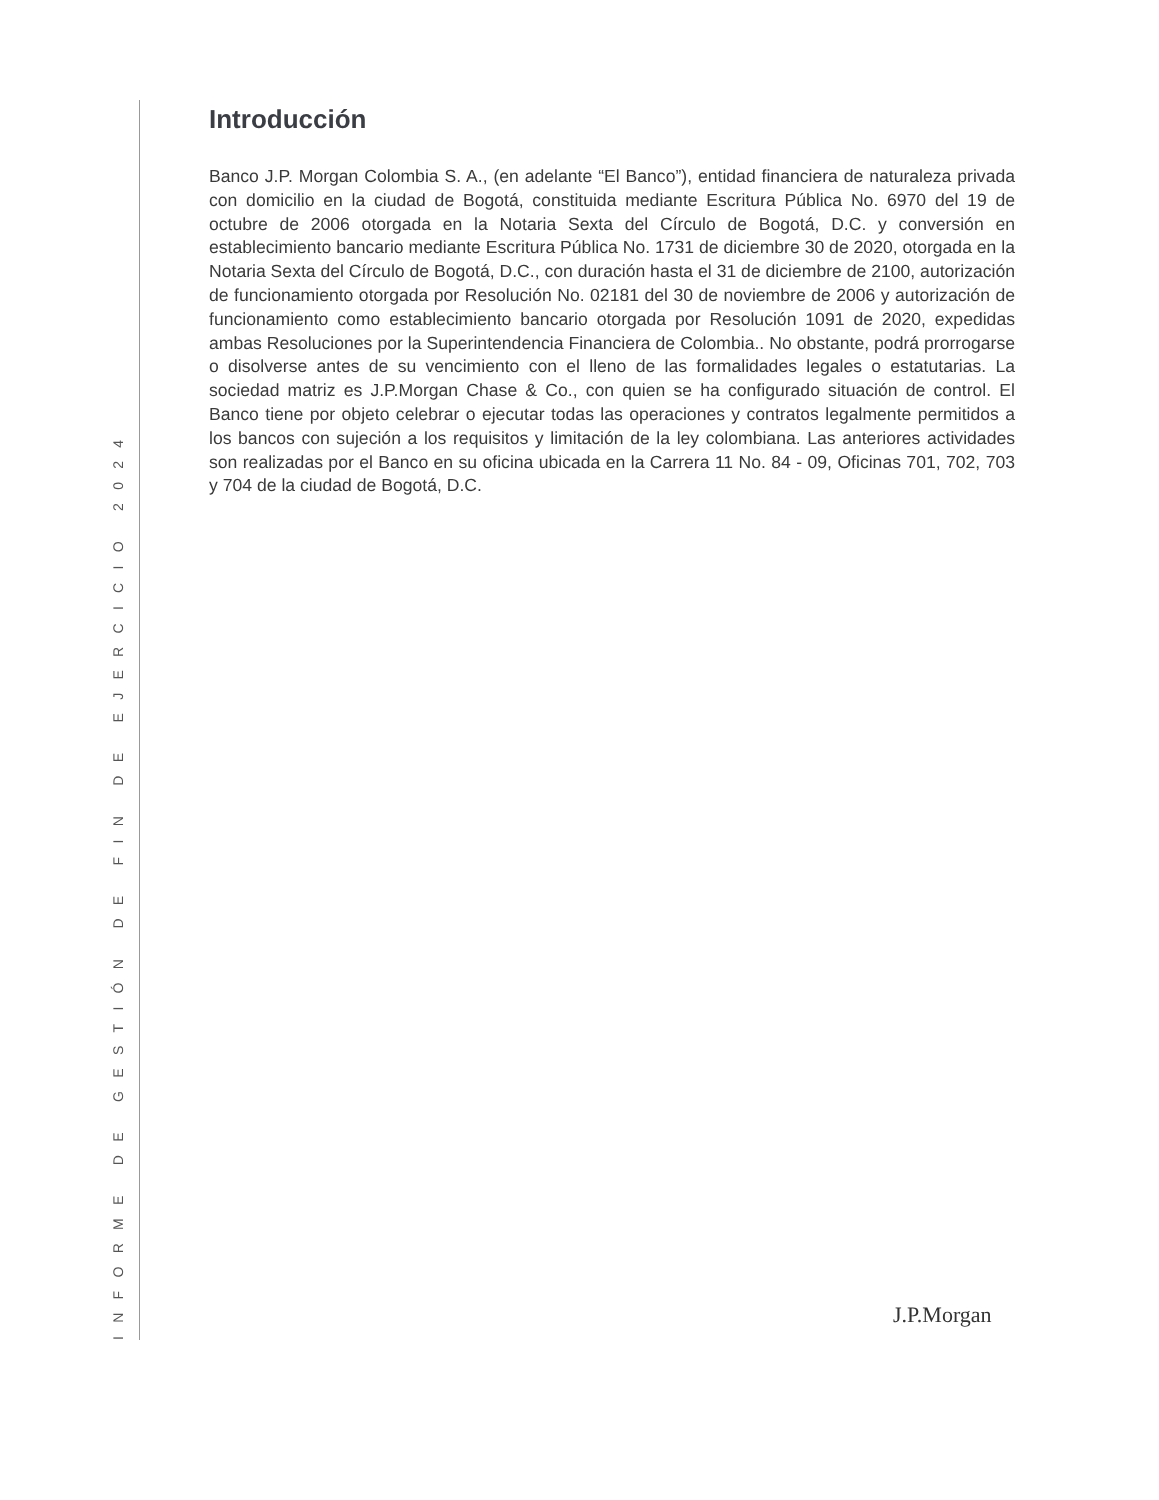Introducción
Banco J.P. Morgan Colombia S. A., (en adelante “El Banco”), entidad financiera de naturaleza privada con domicilio en la ciudad de Bogotá, constituida mediante Escritura Pública No. 6970 del 19 de octubre de 2006 otorgada en la Notaria Sexta del Círculo de Bogotá, D.C. y conversión en establecimiento bancario mediante Escritura Pública No. 1731 de diciembre 30 de 2020, otorgada en la Notaria Sexta del Círculo de Bogotá, D.C., con duración hasta el 31 de diciembre de 2100, autorización de funcionamiento otorgada por Resolución No. 02181 del 30 de noviembre de 2006 y autorización de funcionamiento como establecimiento bancario otorgada por Resolución 1091 de 2020, expedidas ambas Resoluciones por la Superintendencia Financiera de Colombia.. No obstante, podrá prorrogarse o disolverse antes de su vencimiento con el lleno de las formalidades legales o estatutarias. La sociedad matriz es J.P.Morgan Chase & Co., con quien se ha configurado situación de control. El Banco tiene por objeto celebrar o ejecutar todas las operaciones y contratos legalmente permitidos a los bancos con sujeción a los requisitos y limitación de la ley colombiana. Las anteriores actividades son realizadas por el Banco en su oficina ubicada en la Carrera 11 No. 84 - 09, Oficinas 701, 702, 703 y 704 de la ciudad de Bogotá, D.C.
INFORME DE GESTIÓN DE FIN DE EJERCICIO 2024
J.P.Morgan